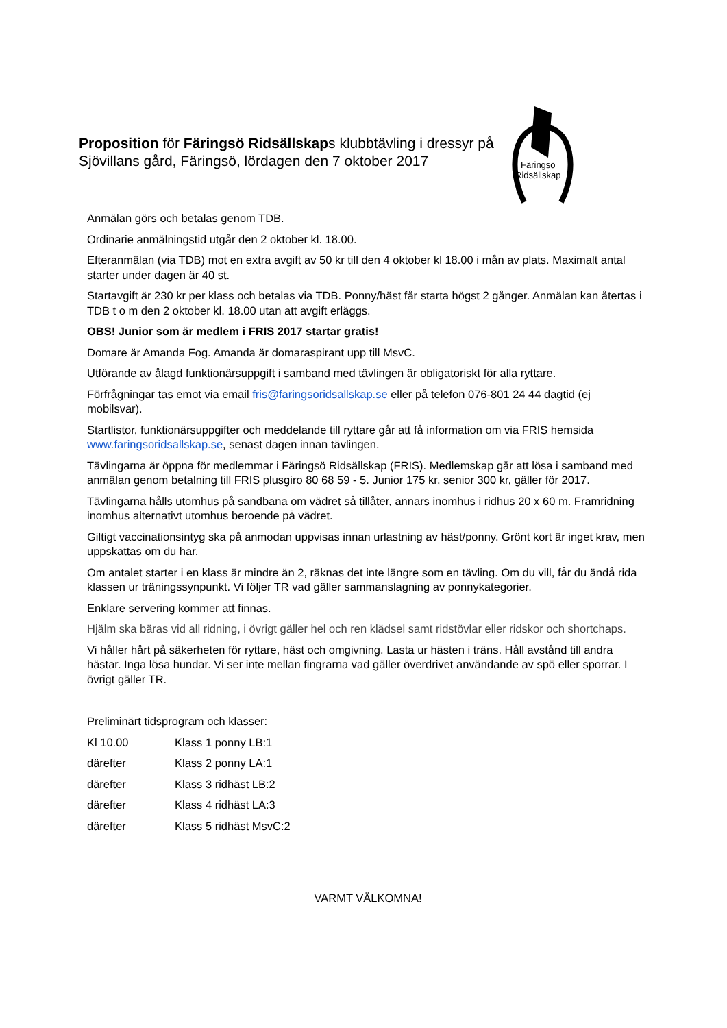Proposition för Färingsö Ridsällskaps klubbtävling i dressyr på Sjövillans gård, Färingsö, lördagen den 7 oktober 2017
Färingsö
Ridsällskap
Anmälan görs och betalas genom TDB.
Ordinarie anmälningstid utgår den 2 oktober kl. 18.00.
Efteranmälan (via TDB) mot en extra avgift av 50 kr till den 4 oktober kl 18.00 i mån av plats. Maximalt antal starter under dagen är 40 st.
Startavgift är 230 kr per klass och betalas via TDB. Ponny/häst får starta högst 2 gånger. Anmälan kan återtas i TDB t o m den 2 oktober kl. 18.00 utan att avgift erläggs.
OBS! Junior som är medlem i FRIS 2017 startar gratis!
Domare är Amanda Fog. Amanda är domaraspirant upp till MsvC.
Utförande av ålagd funktionärsuppgift i samband med tävlingen är obligatoriskt för alla ryttare.
Förfrågningar tas emot via email fris@faringsoridsallskap.se eller på telefon 076-801 24 44 dagtid (ej mobilsvar).
Startlistor, funktionärsuppgifter och meddelande till ryttare går att få information om via FRIS hemsida www.faringsoridsallskap.se, senast dagen innan tävlingen.
Tävlingarna är öppna för medlemmar i Färingsö Ridsällskap (FRIS). Medlemskap går att lösa i samband med anmälan genom betalning till FRIS plusgiro 80 68 59 - 5. Junior 175 kr, senior 300 kr, gäller för 2017.
Tävlingarna hålls utomhus på sandbana om vädret så tillåter, annars inomhus i ridhus 20 x 60 m. Framridning inomhus alternativt utomhus beroende på vädret.
Giltigt vaccinationsintyg ska på anmodan uppvisas innan urlastning av häst/ponny. Grönt kort är inget krav, men uppskattas om du har.
Om antalet starter i en klass är mindre än 2, räknas det inte längre som en tävling. Om du vill, får du ändå rida klassen ur träningssynpunkt. Vi följer TR vad gäller sammanslagning av ponnykategorier.
Enklare servering kommer att finnas.
Hjälm ska bäras vid all ridning, i övrigt gäller hel och ren klädsel samt ridstövlar eller ridskor och shortchaps.
Vi håller hårt på säkerheten för ryttare, häst och omgivning. Lasta ur hästen i träns. Håll avstånd till andra hästar. Inga lösa hundar. Vi ser inte mellan fingrarna vad gäller överdrivet användande av spö eller sporrar. I övrigt gäller TR.
Preliminärt tidsprogram och klasser:
| Kl 10.00 | Klass 1 ponny LB:1 |
| därefter | Klass 2 ponny LA:1 |
| därefter | Klass 3 ridhäst LB:2 |
| därefter | Klass 4 ridhäst LA:3 |
| därefter | Klass 5 ridhäst MsvC:2 |
VARMT VÄLKOMNA!